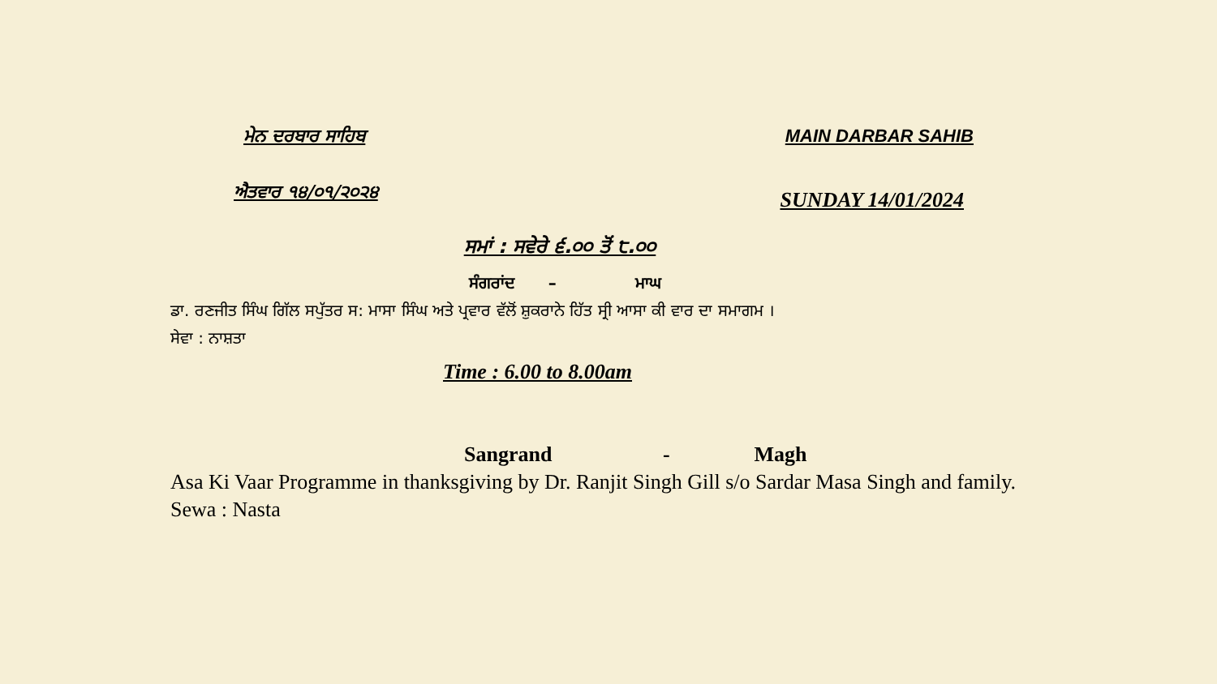ਮੇਨ ਦਰਬਾਰ ਸਾਹਿਬ MAIN DARBAR SAHIB
ਐਤਵਾਰ ੧੪/੦੧/੨੦੨੪
SUNDAY 14/01/2024
ਸਮਾਂ : ਸਵੇਰੇ ੬.੦੦ ਤੋਂ ੮.੦੦
ਸੰਗਰਾਂਦ – ਮਾਘ
ਡਾ. ਰਣਜੀਤ ਸਿੰਘ ਗਿੱਲ ਸਪੁੱਤਰ ਸ: ਮਾਸਾ ਸਿੰਘ ਅਤੇ ਪ੍ਰਵਾਰ ਵੱਲੋਂ ਸ਼ੁਕਰਾਨੇ ਹਿੱਤ ਸ੍ਰੀ ਆਸਾ ਕੀ ਵਾਰ ਦਾ ਸਮਾਗਮ ।
ਸੇਵਾ : ਨਾਸ਼ਤਾ
Time : 6.00 to 8.00am
Sangrand - Magh
Asa Ki Vaar Programme in thanksgiving by Dr. Ranjit Singh Gill s/o Sardar Masa Singh and family.
Sewa : Nasta